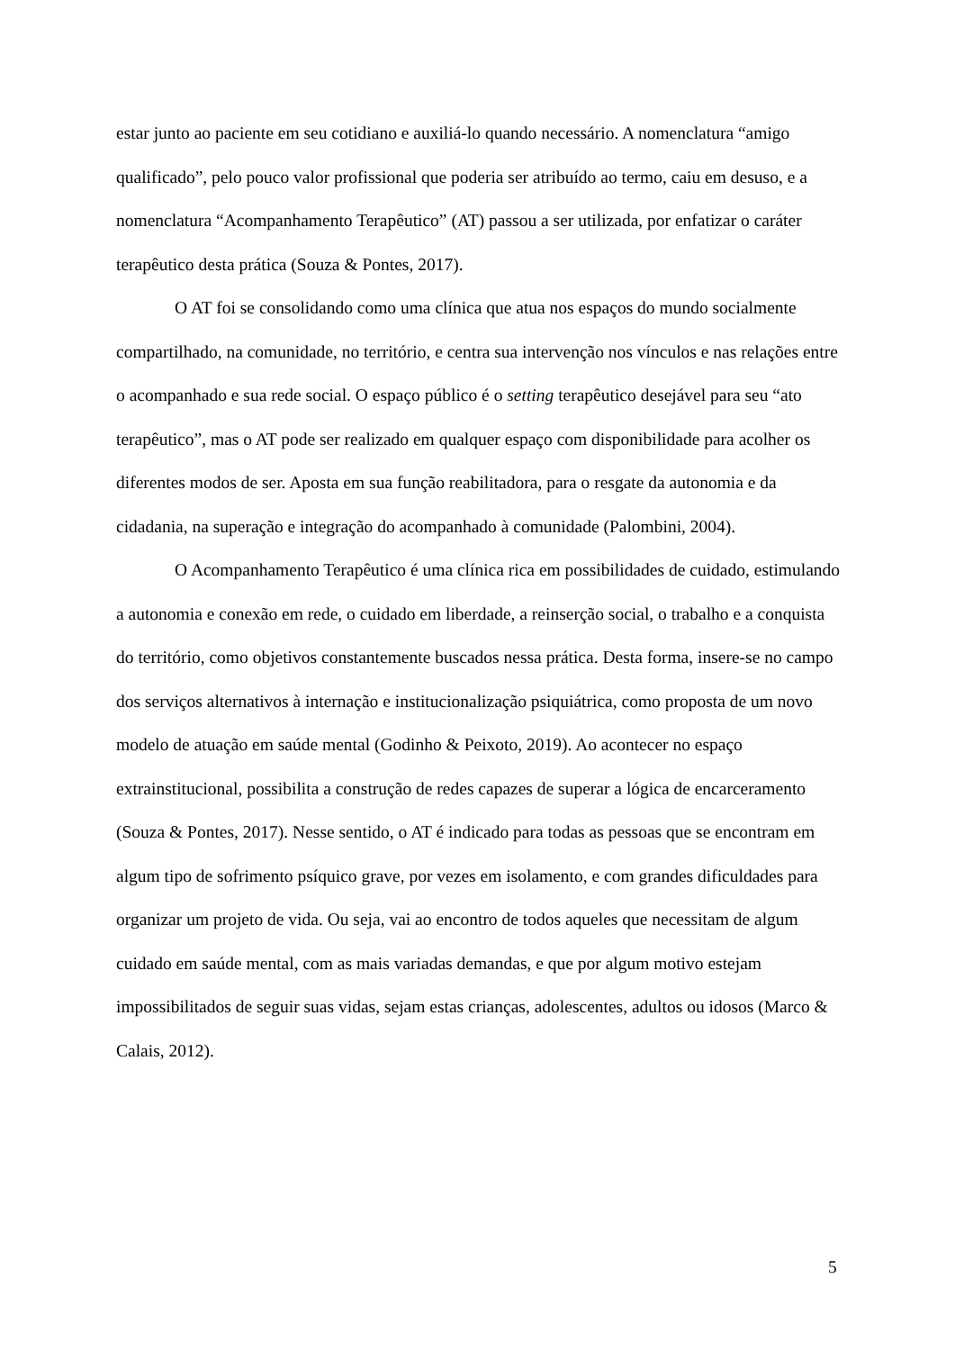estar junto ao paciente em seu cotidiano e auxiliá-lo quando necessário. A nomenclatura “amigo qualificado”, pelo pouco valor profissional que poderia ser atribuído ao termo, caiu em desuso, e a nomenclatura “Acompanhamento Terapêutico” (AT) passou a ser utilizada, por enfatizar o caráter terapêutico desta prática (Souza & Pontes, 2017).
O AT foi se consolidando como uma clínica que atua nos espaços do mundo socialmente compartilhado, na comunidade, no território, e centra sua intervenção nos vínculos e nas relações entre o acompanhado e sua rede social. O espaço público é o setting terapêutico desejável para seu “ato terapêutico”, mas o AT pode ser realizado em qualquer espaço com disponibilidade para acolher os diferentes modos de ser. Aposta em sua função reabilitadora, para o resgate da autonomia e da cidadania, na superação e integração do acompanhado à comunidade (Palombini, 2004).
O Acompanhamento Terapêutico é uma clínica rica em possibilidades de cuidado, estimulando a autonomia e conexão em rede, o cuidado em liberdade, a reinserção social, o trabalho e a conquista do território, como objetivos constantemente buscados nessa prática. Desta forma, insere-se no campo dos serviços alternativos à internação e institucionalização psiquiátrica, como proposta de um novo modelo de atuação em saúde mental (Godinho & Peixoto, 2019). Ao acontecer no espaço extrainstitucional, possibilita a construção de redes capazes de superar a lógica de encarceramento (Souza & Pontes, 2017). Nesse sentido, o AT é indicado para todas as pessoas que se encontram em algum tipo de sofrimento psíquico grave, por vezes em isolamento, e com grandes dificuldades para organizar um projeto de vida. Ou seja, vai ao encontro de todos aqueles que necessitam de algum cuidado em saúde mental, com as mais variadas demandas, e que por algum motivo estejam impossibilitados de seguir suas vidas, sejam estas crianças, adolescentes, adultos ou idosos (Marco & Calais, 2012).
5